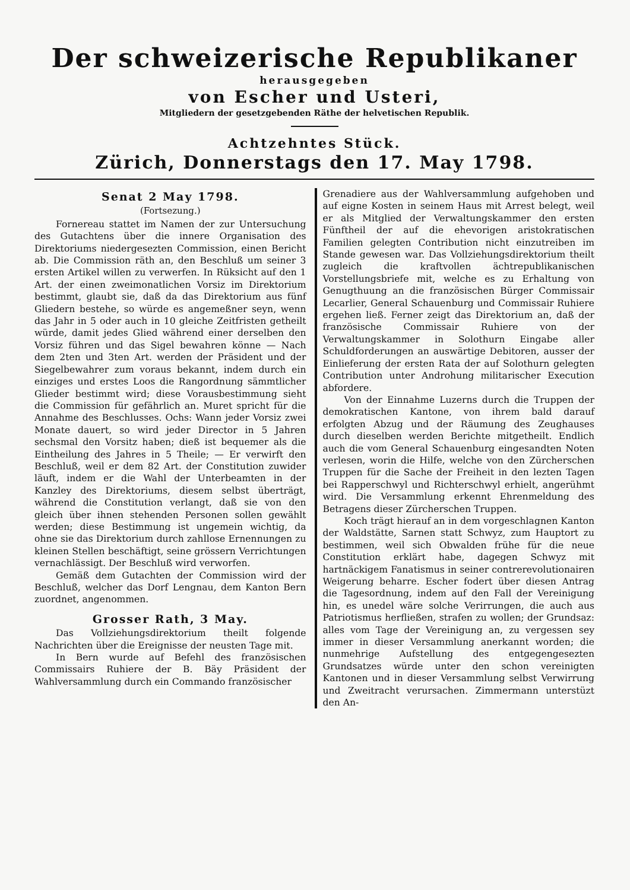Der schweizerische Republikaner
herausgegeben
von Escher und Usteri,
Mitgliedern der gesetzgebenden Räthe der helvetischen Republik.
Achtzehntes Stück.
Zürich, Donnerstags den 17. May 1798.
Senat 2 May 1798.
(Fortsezung.)
Fornereau stattet im Namen der zur Untersuchung des Gutachtens über die innere Organisation des Direktoriums niedergesezten Commission, einen Bericht ab. Die Commission räth an, den Beschluß um seiner 3 ersten Artikel willen zu verwerfen. In Rüksicht auf den 1 Art. der einen zweimonatlichen Vorsiz im Direktorium bestimmt, glaubt sie, daß da das Direktorium aus fünf Gliedern bestehe, so würde es angemeßner seyn, wenn das Jahr in 5 oder auch in 10 gleiche Zeitfristen getheilt würde, damit jedes Glied während einer derselben den Vorsiz führen und das Sigel bewahren könne — Nach dem 2ten und 3ten Art. werden der Präsident und der Siegelbewahrer zum voraus bekannt, indem durch ein einziges und erstes Loos die Rangordnung sämmtlicher Glieder bestimmt wird; diese Vorausbestimmung sieht die Commission für gefährlich an. Muret spricht für die Annahme des Beschlusses. Ochs: Wann jeder Vorsiz zwei Monate dauert, so wird jeder Director in 5 Jahren sechsmal den Vorsitz haben; dieß ist bequemer als die Eintheilung des Jahres in 5 Theile; — Er verwirft den Beschluß, weil er dem 82 Art. der Constitution zuwider läuft, indem er die Wahl der Unterbeamten in der Kanzley des Direktoriums, diesem selbst überträgt, während die Constitution verlangt, daß sie von den gleich über ihnen stehenden Personen sollen gewählt werden; diese Bestimmung ist ungemein wichtig, da ohne sie das Direktorium durch zahllose Ernennungen zu kleinen Stellen beschäftigt, seine grössern Verrichtungen vernachlässigt. Der Beschluß wird verworfen.
Gemäß dem Gutachten der Commission wird der Beschluß, welcher das Dorf Lengnau, dem Kanton Bern zuordnet, angenommen.
Grosser Rath, 3 May.
Das Vollziehungsdirektorium theilt folgende Nachrichten über die Ereignisse der neusten Tage mit.
In Bern wurde auf Befehl des französischen Commissairs Ruhiere der B. Bäy Präsident der Wahlversammlung durch ein Commando französischer
Grenadiere aus der Wahlversammlung aufgehoben und auf eigne Kosten in seinem Haus mit Arrest belegt, weil er als Mitglied der Verwaltungskammer den ersten Fünftheil der auf die ehevorigen aristokratischen Familien gelegten Contribution nicht einzutreiben im Stande gewesen war. Das Vollziehungsdirektorium theilt zugleich die kraftvollen ächtrepublikanischen Vorstellungsbriefe mit, welche es zu Erhaltung von Genugthuung an die französischen Bürger Commissair Lecarlier, General Schauenburg und Commissair Ruhiere ergehen ließ. Ferner zeigt das Direktorium an, daß der französische Commissair Ruhiere von der Verwaltungskammer in Solothurn Eingabe aller Schuldforderungen an auswärtige Debitoren, ausser der Einlieferung der ersten Rata der auf Solothurn gelegten Contribution unter Androhung militarischer Execution abfordere.
Von der Einnahme Luzerns durch die Truppen der demokratischen Kantone, von ihrem bald darauf erfolgten Abzug und der Räumung des Zeughauses durch dieselben werden Berichte mitgetheilt. Endlich auch die vom General Schauenburg eingesandten Noten verlesen, worin die Hilfe, welche von den Zürcherschen Truppen für die Sache der Freiheit in den lezten Tagen bei Rapperschwyl und Richterschwyl erhielt, angerühmt wird. Die Versammlung erkennt Ehrenmeldung des Betragens dieser Zürcherschen Truppen.
Koch trägt hierauf an in dem vorgeschlagnen Kanton der Waldstätte, Sarnen statt Schwyz, zum Hauptort zu bestimmen, weil sich Obwalden frühe für die neue Constitution erklärt habe, dagegen Schwyz mit hartnäckigem Fanatismus in seiner contrerevolutionairen Weigerung beharre. Escher fodert über diesen Antrag die Tagesordnung, indem auf den Fall der Vereinigung hin, es unedel wäre solche Verirrungen, die auch aus Patriotismus herfließen, strafen zu wollen; der Grundsaz: alles vom Tage der Vereinigung an, zu vergessen sey immer in dieser Versammlung anerkannt worden; die nunmehrige Aufstellung des entgegengesezten Grundsatzes würde unter den schon vereinigten Kantonen und in dieser Versammlung selbst Verwirrung und Zweitracht verursachen. Zimmermann unterstüzt den An-